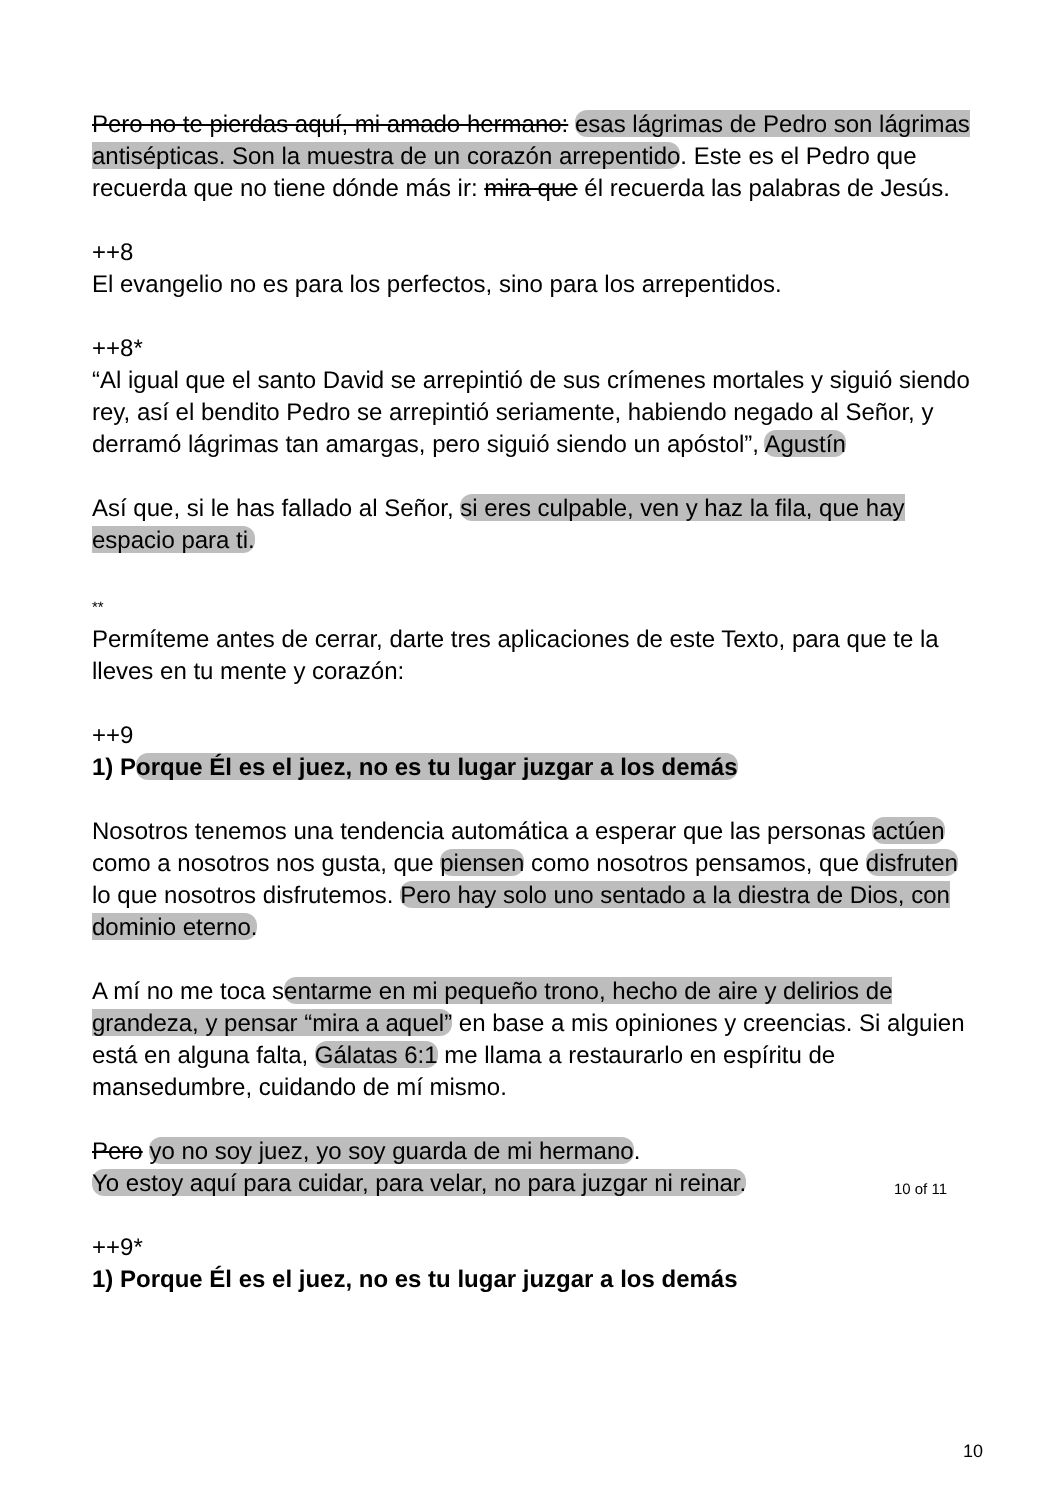Pero no te pierdas aquí, mi amado hermano: esas lágrimas de Pedro son lágrimas antisépticas. Son la muestra de un corazón arrepentido. Este es el Pedro que recuerda que no tiene dónde más ir: mira que él recuerda las palabras de Jesús.
++8
El evangelio no es para los perfectos, sino para los arrepentidos.
++8*
“Al igual que el santo David se arrepintió de sus crímenes mortales y siguió siendo rey, así el bendito Pedro se arrepintió seriamente, habiendo negado al Señor, y derramó lágrimas tan amargas, pero siguió siendo un apóstol”, Agustín
Así que, si le has fallado al Señor, si eres culpable, ven y haz la fila, que hay espacio para ti.
**
Permíteme antes de cerrar, darte tres aplicaciones de este Texto, para que te la lleves en tu mente y corazón:
++9
1) Porque Él es el juez, no es tu lugar juzgar a los demás
Nosotros tenemos una tendencia automática a esperar que las personas actúen como a nosotros nos gusta, que piensen como nosotros pensamos, que disfruten lo que nosotros disfrutemos. Pero hay solo uno sentado a la diestra de Dios, con dominio eterno.
A mí no me toca sentarme en mi pequeño trono, hecho de aire y delirios de grandeza, y pensar “mira a aquel” en base a mis opiniones y creencias. Si alguien está en alguna falta, Gálatas 6:1 me llama a restaurarlo en espíritu de mansedumbre, cuidando de mí mismo.
Pero yo no soy juez, yo soy guarda de mi hermano.
Yo estoy aquí para cuidar, para velar, no para juzgar ni reinar.
++9*
1) Porque Él es el juez, no es tu lugar juzgar a los demás
10 of 11
10